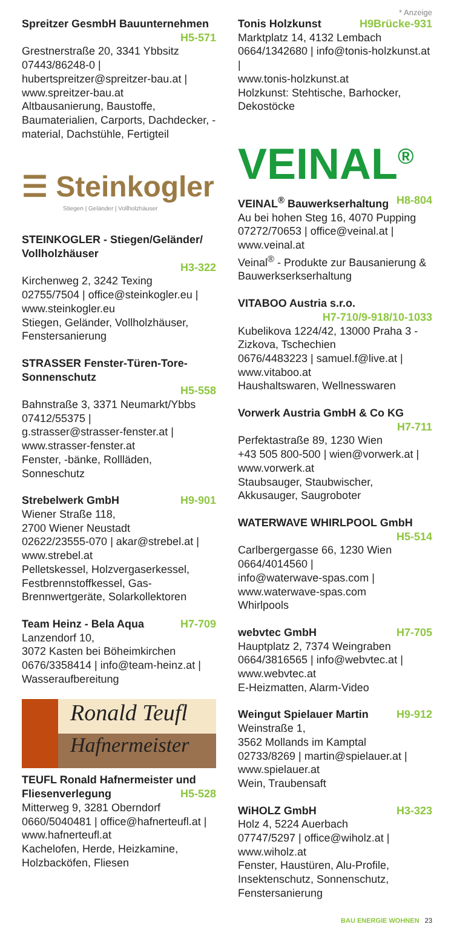* Anzeige
Spreitzer GesmbH Bauunternehmen
H5-571
Grestnerstraße 20, 3341 Ybbsitz
07443/86248-0 |
hubertspreitzer@spreitzer-bau.at |
www.spreitzer-bau.at
Altbausanierung, Baustoffe, Baumaterialien, Carports, Dachdecker, -material, Dachstühle, Fertigteil
☰ Steinkogler
Stiegen | Geländer | Vollholzhäuser
STEINKOGLER - Stiegen/Geländer/ Vollholzhäuser
H3-322
Kirchenweg 2, 3242 Texing
02755/7504 | office@steinkogler.eu |
www.steinkogler.eu
Stiegen, Geländer, Vollholzhäuser, Fenstersanierung
STRASSER Fenster-Türen-Tore-Sonnenschutz
H5-558
Bahnstraße 3, 3371 Neumarkt/Ybbs
07412/55375 |
g.strasser@strasser-fenster.at |
www.strasser-fenster.at
Fenster, -bänke, Rollläden, Sonneschutz
Strebelwerk GmbH H9-901
Wiener Straße 118,
2700 Wiener Neustadt
02622/23555-070 | akar@strebel.at |
www.strebel.at
Pelletskessel, Holzvergaserkessel, Festbrennstoffkessel, Gas-Brennwertgeräte, Solarkollektoren
Team Heinz - Bela Aqua H7-709
Lanzendorf 10,
3072 Kasten bei Böheimkirchen
0676/3358414 | info@team-heinz.at |
Wasseraufbereitung
Ronald Teufl
Hafnermeister
TEUFL Ronald Hafnermeister und
Fliesenverlegung H5-528
Mitterweg 9, 3281 Oberndorf
0660/5040481 | office@hafnerteufl.at |
www.hafnerteufl.at
Kachelofen, Herde, Heizkamine, Holzbacköfen, Fliesen
Tonis Holzkunst H9Brücke-931
Marktplatz 14, 4132 Lembach
0664/1342680 | info@tonis-holzkunst.at |
www.tonis-holzkunst.at
Holzkunst: Stehtische, Barhocker, Dekostöcke
VEINAL<sup>®</sup>
VEINAL<sup>®</sup> Bauwerkserhaltung H8-804
Au bei hohen Steg 16, 4070 Pupping
07272/70653 | office@veinal.at |
www.veinal.at
Veinal<sup>®</sup> - Produkte zur Bausanierung & Bauwerkserkserhaltung
VITABOO Austria s.r.o.
H7-710/9-918/10-1033
Kubelikova 1224/42, 13000 Praha 3 - Zizkova, Tschechien
0676/4483223 | samuel.f@live.at |
www.vitaboo.at
Haushaltswaren, Wellnesswaren
Vorwerk Austria GmbH & Co KG
H7-711
Perfektastraße 89, 1230 Wien
+43 505 800-500 | wien@vorwerk.at |
www.vorwerk.at
Staubsauger, Staubwischer, Akkusauger, Saugroboter
WATERWAVE WHIRLPOOL GmbH
H5-514
Carlbergergasse 66, 1230 Wien
0664/4014560 |
info@waterwave-spas.com |
www.waterwave-spas.com
Whirlpools
webvtec GmbH H7-705
Hauptplatz 2, 7374 Weingraben
0664/3816565 | info@webvtec.at |
www.webvtec.at
E-Heizmatten, Alarm-Video
Weingut Spielauer Martin H9-912
Weinstraße 1,
3562 Mollands im Kamptal
02733/8269 | martin@spielauer.at |
www.spielauer.at
Wein, Traubensaft
WiHOLZ GmbH H3-323
Holz 4, 5224 Auerbach
07747/5297 | office@wiholz.at |
www.wiholz.at
Fenster, Haustüren, Alu-Profile, Insektenschutz, Sonnenschutz, Fenstersanierung
BAU ENERGIE WOHNEN 23